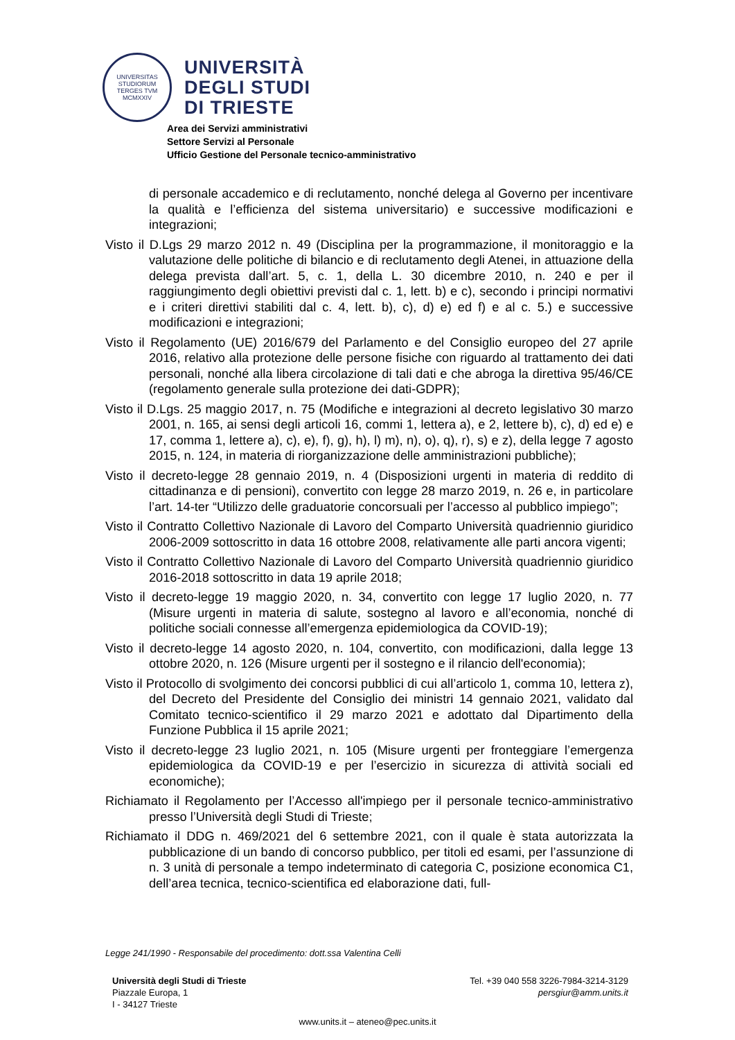UNIVERSITAS STUDIORUM
TERGES TVM
MCMXXIV
UNIVERSITÀ
DEGLI STUDI
DI TRIESTE
Area dei Servizi amministrativi
Settore Servizi al Personale
Ufficio Gestione del Personale tecnico-amministrativo
di personale accademico e di reclutamento, nonché delega al Governo per incentivare la qualità e l’efficienza del sistema universitario) e successive modificazioni e integrazioni;
Visto il D.Lgs 29 marzo 2012 n. 49 (Disciplina per la programmazione, il monitoraggio e la valutazione delle politiche di bilancio e di reclutamento degli Atenei, in attuazione della delega prevista dall’art. 5, c. 1, della L. 30 dicembre 2010, n. 240 e per il raggiungimento degli obiettivi previsti dal c. 1, lett. b) e c), secondo i principi normativi e i criteri direttivi stabiliti dal c. 4, lett. b), c), d) e) ed f) e al c. 5.) e successive modificazioni e integrazioni;
Visto il Regolamento (UE) 2016/679 del Parlamento e del Consiglio europeo del 27 aprile 2016, relativo alla protezione delle persone fisiche con riguardo al trattamento dei dati personali, nonché alla libera circolazione di tali dati e che abroga la direttiva 95/46/CE (regolamento generale sulla protezione dei dati-GDPR);
Visto il D.Lgs. 25 maggio 2017, n. 75 (Modifiche e integrazioni al decreto legislativo 30 marzo 2001, n. 165, ai sensi degli articoli 16, commi 1, lettera a), e 2, lettere b), c), d) ed e) e 17, comma 1, lettere a), c), e), f), g), h), l) m), n), o), q), r), s) e z), della legge 7 agosto 2015, n. 124, in materia di riorganizzazione delle amministrazioni pubbliche);
Visto il decreto-legge 28 gennaio 2019, n. 4 (Disposizioni urgenti in materia di reddito di cittadinanza e di pensioni), convertito con legge 28 marzo 2019, n. 26 e, in particolare l’art. 14-ter “Utilizzo delle graduatorie concorsuali per l’accesso al pubblico impiego”;
Visto il Contratto Collettivo Nazionale di Lavoro del Comparto Università quadriennio giuridico 2006-2009 sottoscritto in data 16 ottobre 2008, relativamente alle parti ancora vigenti;
Visto il Contratto Collettivo Nazionale di Lavoro del Comparto Università quadriennio giuridico 2016-2018 sottoscritto in data 19 aprile 2018;
Visto il decreto-legge 19 maggio 2020, n. 34, convertito con legge 17 luglio 2020, n. 77 (Misure urgenti in materia di salute, sostegno al lavoro e all’economia, nonché di politiche sociali connesse all’emergenza epidemiologica da COVID-19);
Visto il decreto-legge 14 agosto 2020, n. 104, convertito, con modificazioni, dalla legge 13 ottobre 2020, n. 126 (Misure urgenti per il sostegno e il rilancio dell'economia);
Visto il Protocollo di svolgimento dei concorsi pubblici di cui all’articolo 1, comma 10, lettera z), del Decreto del Presidente del Consiglio dei ministri 14 gennaio 2021, validato dal Comitato tecnico-scientifico il 29 marzo 2021 e adottato dal Dipartimento della Funzione Pubblica il 15 aprile 2021;
Visto il decreto-legge 23 luglio 2021, n. 105 (Misure urgenti per fronteggiare l’emergenza epidemiologica da COVID-19 e per l’esercizio in sicurezza di attività sociali ed economiche);
Richiamato il Regolamento per l’Accesso all'impiego per il personale tecnico-amministrativo presso l’Università degli Studi di Trieste;
Richiamato il DDG n. 469/2021 del 6 settembre 2021, con il quale è stata autorizzata la pubblicazione di un bando di concorso pubblico, per titoli ed esami, per l’assunzione di n. 3 unità di personale a tempo indeterminato di categoria C, posizione economica C1, dell’area tecnica, tecnico-scientifica ed elaborazione dati, full-
Legge 241/1990 - Responsabile del procedimento: dott.ssa Valentina Celli
Università degli Studi di Trieste
Piazzale Europa, 1
I - 34127 Trieste
Tel. +39 040 558 3226-7984-3214-3129
persgiur@amm.units.it
www.units.it – ateneo@pec.units.it